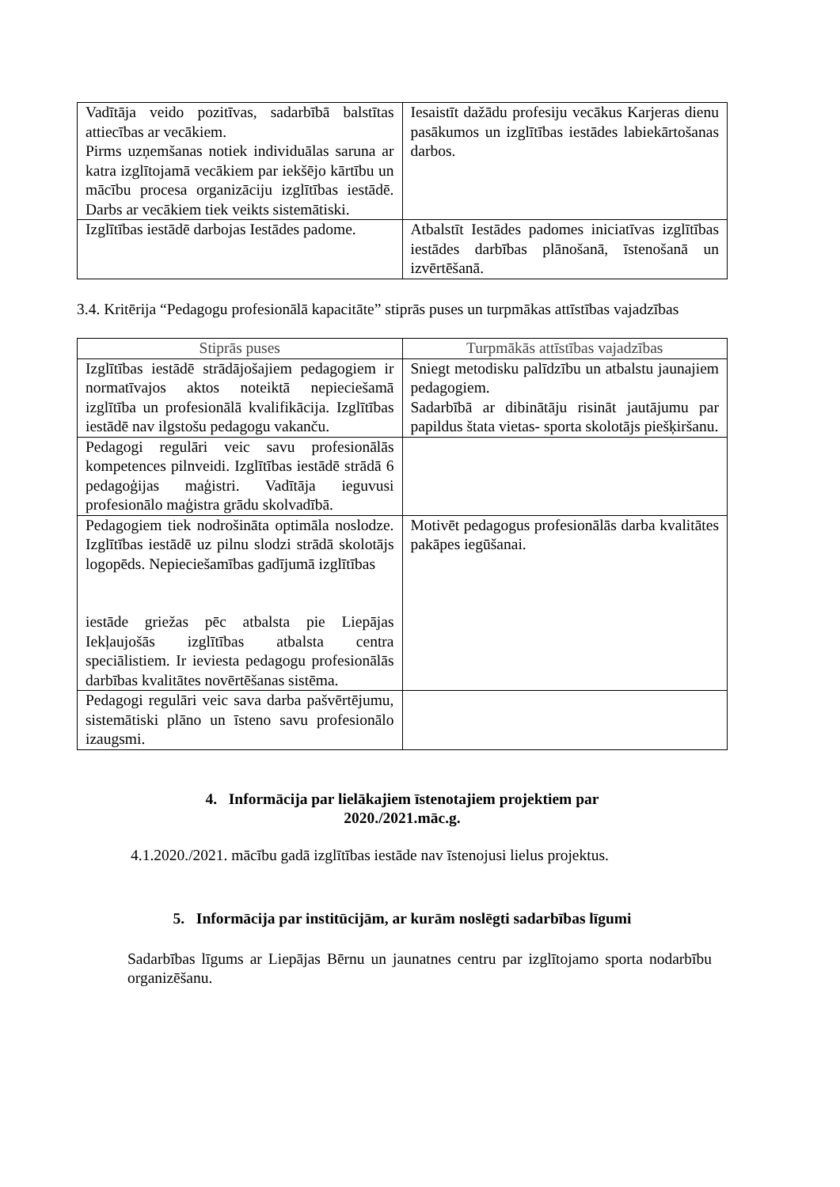| Vadītāja veido pozitīvas, sadarbībā balstītas attiecības ar vecākiem. Pirms uzņemšanas notiek individuālas saruna ar katra izglītojamā vecākiem par iekšējo kārtību un mācību procesa organizāciju izglītības iestādē. Darbs ar vecākiem tiek veikts sistemātiski. | Iesaistīt dažādu profesiju vecākus Karjeras dienu pasākumos un izglītības iestādes labiekārtošanas darbos. |
| Izglītības iestādē darbojas Iestādes padome. | Atbalstīt Iestādes padomes iniciatīvas izglītības iestādes darbības plānošanā, īstenošanā un izvērtēšanā. |
3.4. Kritērija “Pedagogu profesionālā kapacitāte” stiprās puses un turpmākas attīstības vajadzības
| Stiprās puses | Turpmākās attīstības vajadzības |
| --- | --- |
| Izglītības iestādē strādājošajiem pedagogiem ir normatīvajos aktos noteiktā nepieciešamā izglītība un profesionālā kvalifikācija. Izglītības iestādē nav ilgstošu pedagogu vakanču. | Sniegt metodisku palīdzību un atbalstu jaunajiem pedagogiem. Sadarbībā ar dibinātāju risināt jautājumu par papildus štata vietas- sporta skolotājs piešķiršanu. |
| Pedagogi regulāri veic savu profesionālās kompetences pilnveidi. Izglītības iestādē strādā 6 pedagoģijas maģistri. Vadītāja ieguvusi profesionālo maģistra grādu skolvadībā. | |
| Pedagogiem tiek nodrošināta optimāla noslodze. Izglītības iestādē uz pilnu slodzi strādā skolotājs logopēds. Nepieciešamības gadījumā izglītības iestāde griežas pēc atbalsta pie Liepājas Iekļaujošās izglītības atbalsta centra speciālistiem. Ir ieviesta pedagogu profesionālās darbības kvalitātes novērtēšanas sistēma. | Motivēt pedagogus profesionālās darba kvalitātes pakāpes iegūšanai. |
| Pedagogi regulāri veic sava darba pašvērtējumu, sistemātiski plāno un īsteno savu profesionālo izaugsmi. | |
4. Informācija par lielākajiem īstenotajiem projektiem par
2020./2021.māc.g.
4.1.2020./2021. mācību gadā izglītības iestāde nav īstenojusi lielus projektus.
5. Informācija par institūcijām, ar kurām noslēgti sadarbības līgumi
Sadarbības līgums ar Liepājas Bērnu un jaunatnes centru par izglītojamo sporta nodarbību organizēšanu.